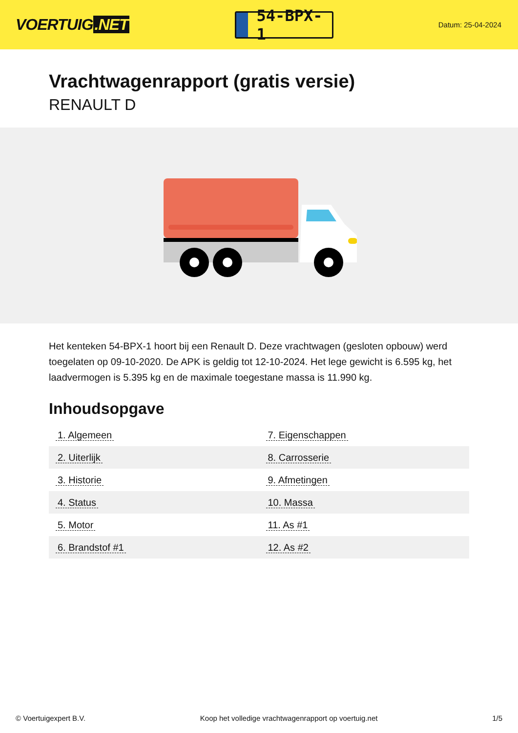VOERTUIG.NET
54-BPX-1
Datum: 25-04-2024
Vrachtwagenrapport (gratis versie)
RENAULT D
Het kenteken 54-BPX-1 hoort bij een Renault D. Deze vrachtwagen (gesloten opbouw) werd toegelaten op 09-10-2020. De APK is geldig tot 12-10-2024. Het lege gewicht is 6.595 kg, het laadvermogen is 5.395 kg en de maximale toegestane massa is 11.990 kg.
Inhoudsopgave
| 1. Algemeen | 7. Eigenschappen |
| 2. Uiterlijk | 8. Carrosserie |
| 3. Historie | 9. Afmetingen |
| 4. Status | 10. Massa |
| 5. Motor | 11. As #1 |
| 6. Brandstof #1 | 12. As #2 |
© Voertuigexpert B.V. Koop het volledige vrachtwagenrapport op voertuig.net 1/5